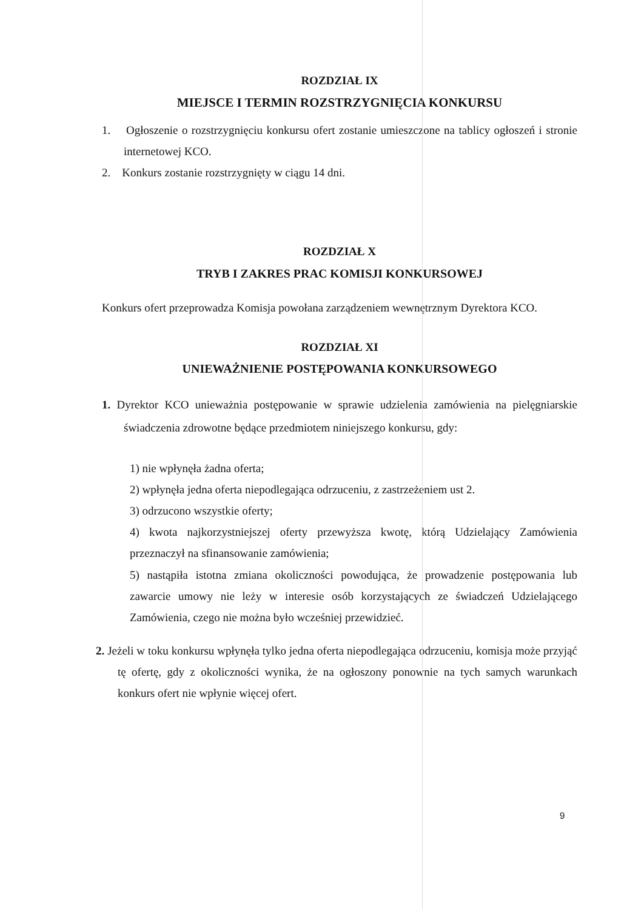ROZDZIAŁ IX
MIEJSCE I TERMIN ROZSTRZYGNIĘCIA KONKURSU
1. Ogłoszenie o rozstrzygnięciu konkursu ofert zostanie umieszczone na tablicy ogłoszeń i stronie internetowej KCO.
2. Konkurs zostanie rozstrzygnięty w ciągu 14 dni.
ROZDZIAŁ X
TRYB I ZAKRES PRAC KOMISJI KONKURSOWEJ
Konkurs ofert przeprowadza Komisja powołana zarządzeniem wewnętrznym Dyrektora KCO.
ROZDZIAŁ XI
UNIEWAŻNIENIE POSTĘPOWANIA KONKURSOWEGO
1. Dyrektor KCO unieważnia postępowanie w sprawie udzielenia zamówienia na pielęgniarskie świadczenia zdrowotne będące przedmiotem niniejszego konkursu, gdy:
1) nie wpłynęła żadna oferta;
2) wpłynęła jedna oferta niepodlegająca odrzuceniu, z zastrzeżeniem ust 2.
3) odrzucono wszystkie oferty;
4) kwota najkorzystniejszej oferty przewyższa kwotę, którą Udzielający Zamówienia przeznaczył na sfinansowanie zamówienia;
5) nastąpiła istotna zmiana okoliczności powodująca, że prowadzenie postępowania lub zawarcie umowy nie leży w interesie osób korzystających ze świadczeń Udzielającego Zamówienia, czego nie można było wcześniej przewidzieć.
2. Jeżeli w toku konkursu wpłynęła tylko jedna oferta niepodlegająca odrzuceniu, komisja może przyjąć tę ofertę, gdy z okoliczności wynika, że na ogłoszony ponownie na tych samych warunkach konkurs ofert nie wpłynie więcej ofert.
9